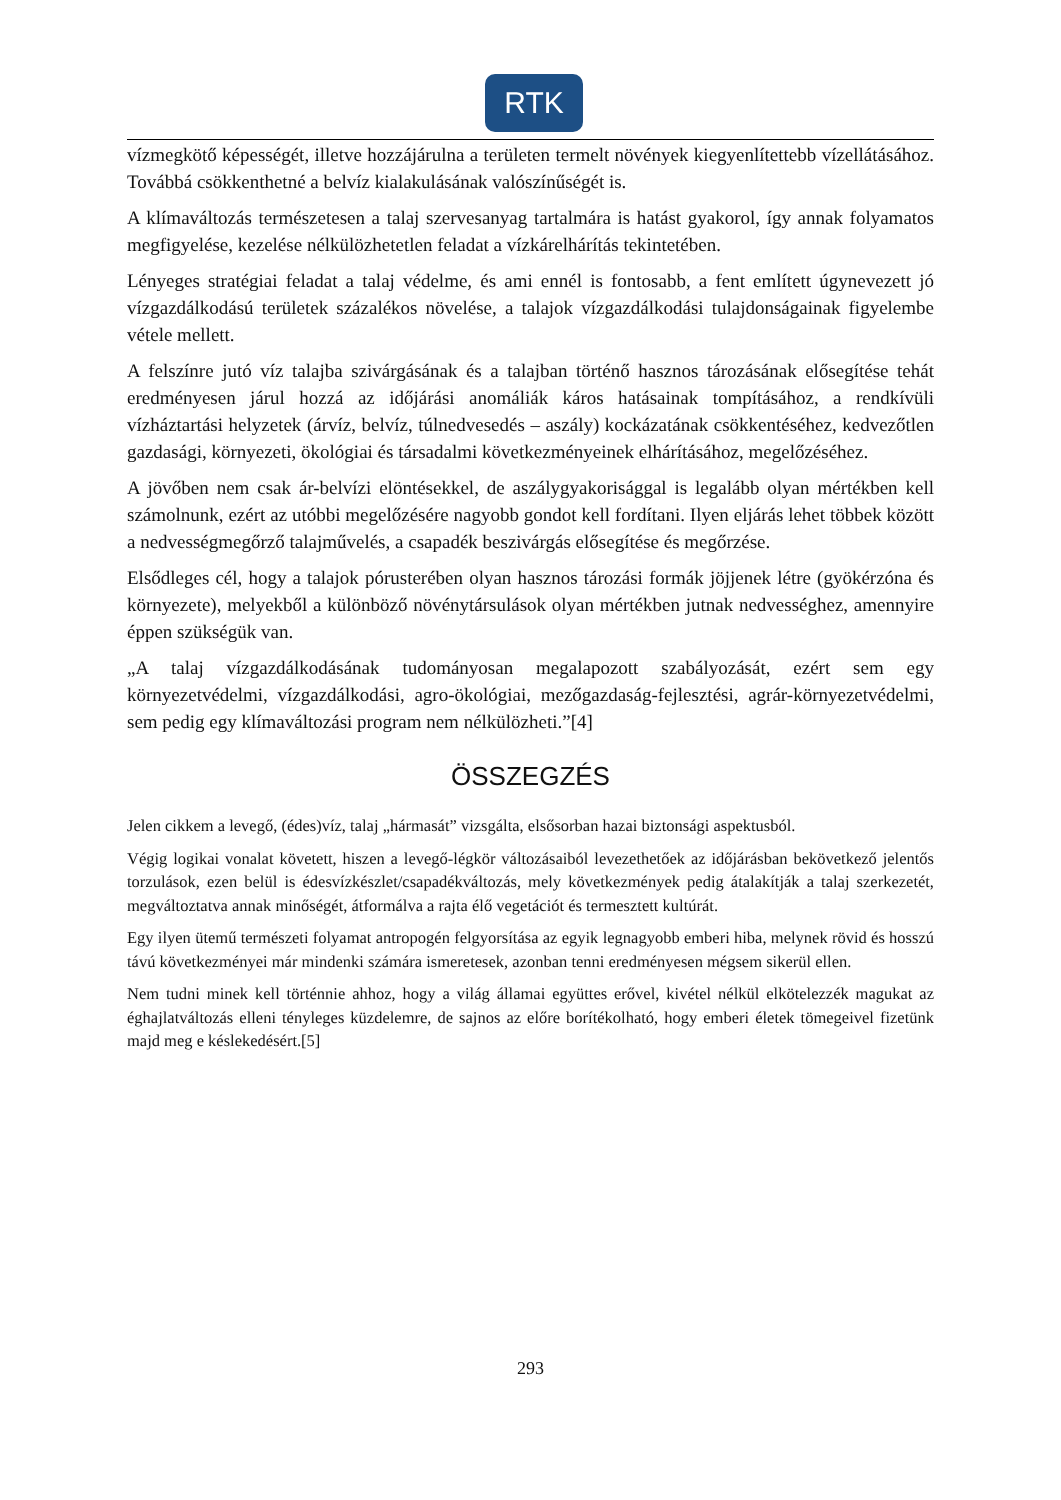RTK
vízmegkötő képességét, illetve hozzájárulna a területen termelt növények kiegyenlítettebb vízellátásához. Továbbá csökkenthetné a belvíz kialakulásának valószínűségét is.
A klímaváltozás természetesen a talaj szervesanyag tartalmára is hatást gyakorol, így annak folyamatos megfigyelése, kezelése nélkülözhetetlen feladat a vízkárelhárítás tekintetében.
Lényeges stratégiai feladat a talaj védelme, és ami ennél is fontosabb, a fent említett úgynevezett jó vízgazdálkodású területek százalékos növelése, a talajok vízgazdálkodási tulajdonságainak figyelembe vétele mellett.
A felszínre jutó víz talajba szivárgásának és a talajban történő hasznos tározásának elősegítése tehát eredményesen járul hozzá az időjárási anomáliák káros hatásainak tompításához, a rendkívüli vízháztartási helyzetek (árvíz, belvíz, túlnedvesedés – aszály) kockázatának csökkentéséhez, kedvezőtlen gazdasági, környezeti, ökológiai és társadalmi következményeinek elhárításához, megelőzéséhez.
A jövőben nem csak ár-belvízi elöntésekkel, de aszálygyakorisággal is legalább olyan mértékben kell számolnunk, ezért az utóbbi megelőzésére nagyobb gondot kell fordítani. Ilyen eljárás lehet többek között a nedvességmegőrző talajművelés, a csapadék beszivárgás elősegítése és megőrzése.
Elsődleges cél, hogy a talajok pórusterében olyan hasznos tározási formák jöjjenek létre (gyökérzóna és környezete), melyekből a különböző növénytársulások olyan mértékben jutnak nedvességhez, amennyire éppen szükségük van.
„A talaj vízgazdálkodásának tudományosan megalapozott szabályozását, ezért sem egy környezetvédelmi, vízgazdálkodási, agro-ökológiai, mezőgazdaság-fejlesztési, agrár-környezetvédelmi, sem pedig egy klímaváltozási program nem nélkülözheti.”[4]
ÖSSZEGZÉS
Jelen cikkem a levegő, (édes)víz, talaj „hármasát” vizsgálta, elsősorban hazai biztonsági aspektusból.
Végig logikai vonalat követett, hiszen a levegő-légkör változásaiból levezethetőek az időjárásban bekövetkező jelentős torzulások, ezen belül is édesvízkészlet/csapadékváltozás, mely következmények pedig átalakítják a talaj szerkezetét, megváltoztatva annak minőségét, átformálva a rajta élő vegetációt és termesztett kultúrát.
Egy ilyen ütemű természeti folyamat antropogén felgyorsítása az egyik legnagyobb emberi hiba, melynek rövid és hosszú távú következményei már mindenki számára ismeretesek, azonban tenni eredményesen mégsem sikerül ellen.
Nem tudni minek kell történnie ahhoz, hogy a világ államai együttes erővel, kivétel nélkül elkötelezzék magukat az éghajlatváltozás elleni tényleges küzdelemre, de sajnos az előre borítékolható, hogy emberi életek tömegeivel fizetünk majd meg e késlekedésért.[5]
293